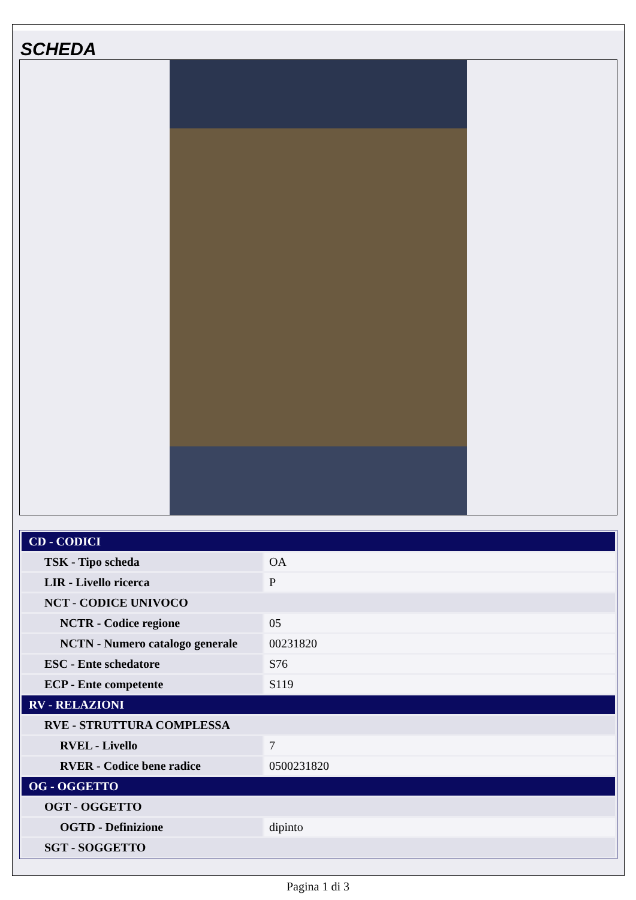SCHEDA
| CD - CODICI | |
| TSK - Tipo scheda | OA |
| LIR - Livello ricerca | P |
| NCT - CODICE UNIVOCO | |
| NCTR - Codice regione | 05 |
| NCTN - Numero catalogo generale | 00231820 |
| ESC - Ente schedatore | S76 |
| ECP - Ente competente | S119 |
| RV - RELAZIONI | |
| RVE - STRUTTURA COMPLESSA | |
| RVEL - Livello | 7 |
| RVER - Codice bene radice | 0500231820 |
| OG - OGGETTO | |
| OGT - OGGETTO | |
| OGTD - Definizione | dipinto |
| SGT - SOGGETTO | |
Pagina 1 di 3